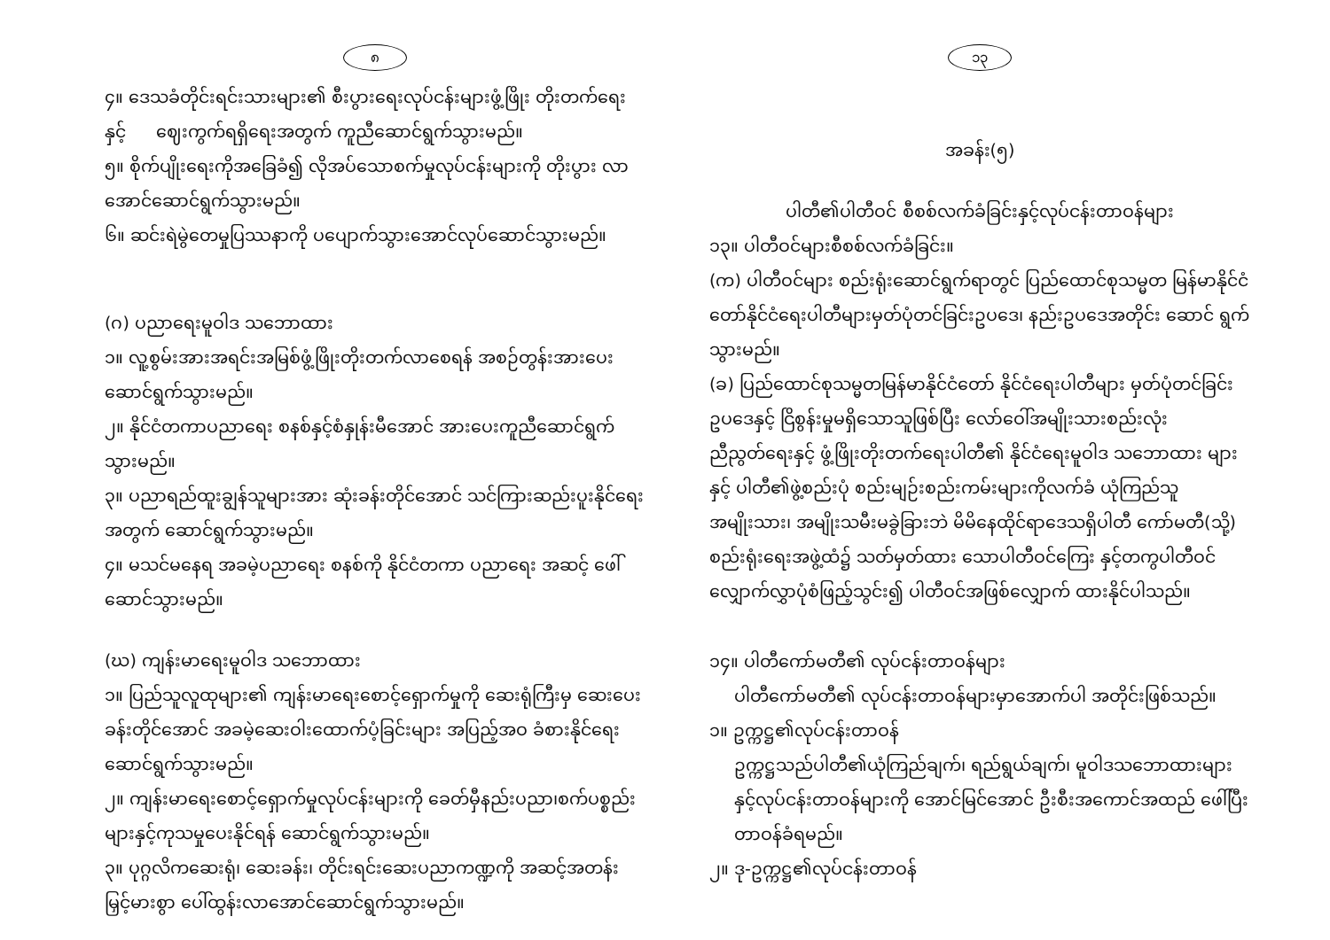၈
၄။ ဒေသခံတိုင်းရင်းသားများ၏ စီးပွားရေးလုပ်ငန်းများဖွံ့ဖြိုး တိုးတက်ရေးနှင့် ဈေးကွက်ရရှိရေးအတွက် ကူညီဆောင်ရွက်သွားမည်။
၅။ စိုက်ပျိုးရေးကိုအခြေခံ၍ လိုအပ်သောစက်မှုလုပ်ငန်းများကို တိုးပွား လာအောင်ဆောင်ရွက်သွားမည်။
၆။ ဆင်းရဲမွဲတေမှုပြဿနာကို ပပျောက်သွားအောင်လုပ်ဆောင်သွားမည်။
(ဂ) ပညာရေးမူဝါဒ သဘောထား
၁။ လူ့စွမ်းအားအရင်းအမြစ်ဖွံ့ဖြိုးတိုးတက်လာစေရန် အစဉ်တွန်းအားပေး ဆောင်ရွက်သွားမည်။
၂။ နိုင်ငံတကာပညာရေး စနစ်နှင့်စံနှုန်းမီအောင် အားပေးကူညီဆောင်ရွက် သွားမည်။
၃။ ပညာရည်ထူးချွန်သူများအား ဆုံးခန်းတိုင်အောင် သင်ကြားဆည်းပူးနိုင်ရေး အတွက် ဆောင်ရွက်သွားမည်။
၄။ မသင်မနေရ အခမဲ့ပညာရေး စနစ်ကို နိုင်ငံတကာ ပညာရေး အဆင့် ဖေါ်ဆောင်သွားမည်။
(ဃ) ကျန်းမာရေးမူဝါဒ သဘောထား
၁။ ပြည်သူလူထုများ၏ ကျန်းမာရေးစောင့်ရှောက်မှုကို ဆေးရုံကြီးမှ ဆေးပေးခန်းတိုင်အောင် အခမဲ့ဆေးဝါးထောက်ပံ့ခြင်းများ အပြည့်အဝ ခံစားနိုင်ရေးဆောင်ရွက်သွားမည်။
၂။ ကျန်းမာရေးစောင့်ရှောက်မှုလုပ်ငန်းများကို ခေတ်မှီနည်းပညာ၊စက်ပစ္စည်း များနှင့်ကုသမှုပေးနိုင်ရန် ဆောင်ရွက်သွားမည်။
၃။ ပုဂ္ဂလိကဆေးရုံ၊ ဆေးခန်း၊ တိုင်းရင်းဆေးပညာကဏ္ဍကို အဆင့်အတန်း မြှင့်မားစွာ ပေါ်ထွန်းလာအောင်ဆောင်ရွက်သွားမည်။
၁၃
အခန်း(၅)
ပါတီ၏ပါတီဝင် စီစစ်လက်ခံခြင်းနှင့်လုပ်ငန်းတာဝန်များ
၁၃။ ပါတီဝင်များစီစစ်လက်ခံခြင်း။
(က) ပါတီဝင်များ စည်းရုံးဆောင်ရွက်ရာတွင် ပြည်ထောင်စုသမ္မတ မြန်မာနိုင်ငံ တော်နိုင်ငံရေးပါတီများမှတ်ပုံတင်ခြင်းဥပဒေ၊ နည်းဥပဒေအတိုင်း ဆောင် ရွက်သွားမည်။
(ခ) ပြည်ထောင်စုသမ္မတမြန်မာနိုင်ငံတော် နိုင်ငံရေးပါတီများ မှတ်ပုံတင်ခြင်း ဥပဒေနှင့် ငြိစွန်းမှုမရှိသောသူဖြစ်ပြီး လော်ဝေါ်အမျိုးသားစည်းလုံး ညီညွတ်ရေးနှင့် ဖွံ့ဖြိုးတိုးတက်ရေးပါတီ၏ နိုင်ငံရေးမူဝါဒ သဘောထား များနှင့် ပါတီ၏ဖွဲ့စည်းပုံ စည်းမျဉ်းစည်းကမ်းများကိုလက်ခံ ယုံကြည်သူ အမျိုးသား၊ အမျိုးသမီးမခွဲခြားဘဲ မိမိနေထိုင်ရာဒေသရှိပါတီ ကော်မတီ(သို့) စည်းရုံးရေးအဖွဲ့ထံ၌ သတ်မှတ်ထား သောပါတီဝင်ကြေး နှင့်တကွပါတီဝင်လျှောက်လွှာပုံစံဖြည့်သွင်း၍ ပါတီဝင်အဖြစ်လျှောက် ထားနိုင်ပါသည်။
၁၄။ ပါတီကော်မတီ၏ လုပ်ငန်းတာဝန်များ
ပါတီကော်မတီ၏ လုပ်ငန်းတာဝန်များမှာအောက်ပါ အတိုင်းဖြစ်သည်။
၁။ ဥက္ကဋ္ဌ၏လုပ်ငန်းတာဝန်
ဥက္ကဋ္ဌသည်ပါတီ၏ယုံကြည်ချက်၊ ရည်ရွယ်ချက်၊ မူဝါဒသဘောထားများ နှင့်လုပ်ငန်းတာဝန်များကို အောင်မြင်အောင် ဦးစီးအကောင်အထည် ဖေါ်ပြီးတာဝန်ခံရမည်။
၂။ ဒု-ဥက္ကဋ္ဌ၏လုပ်ငန်းတာဝန်